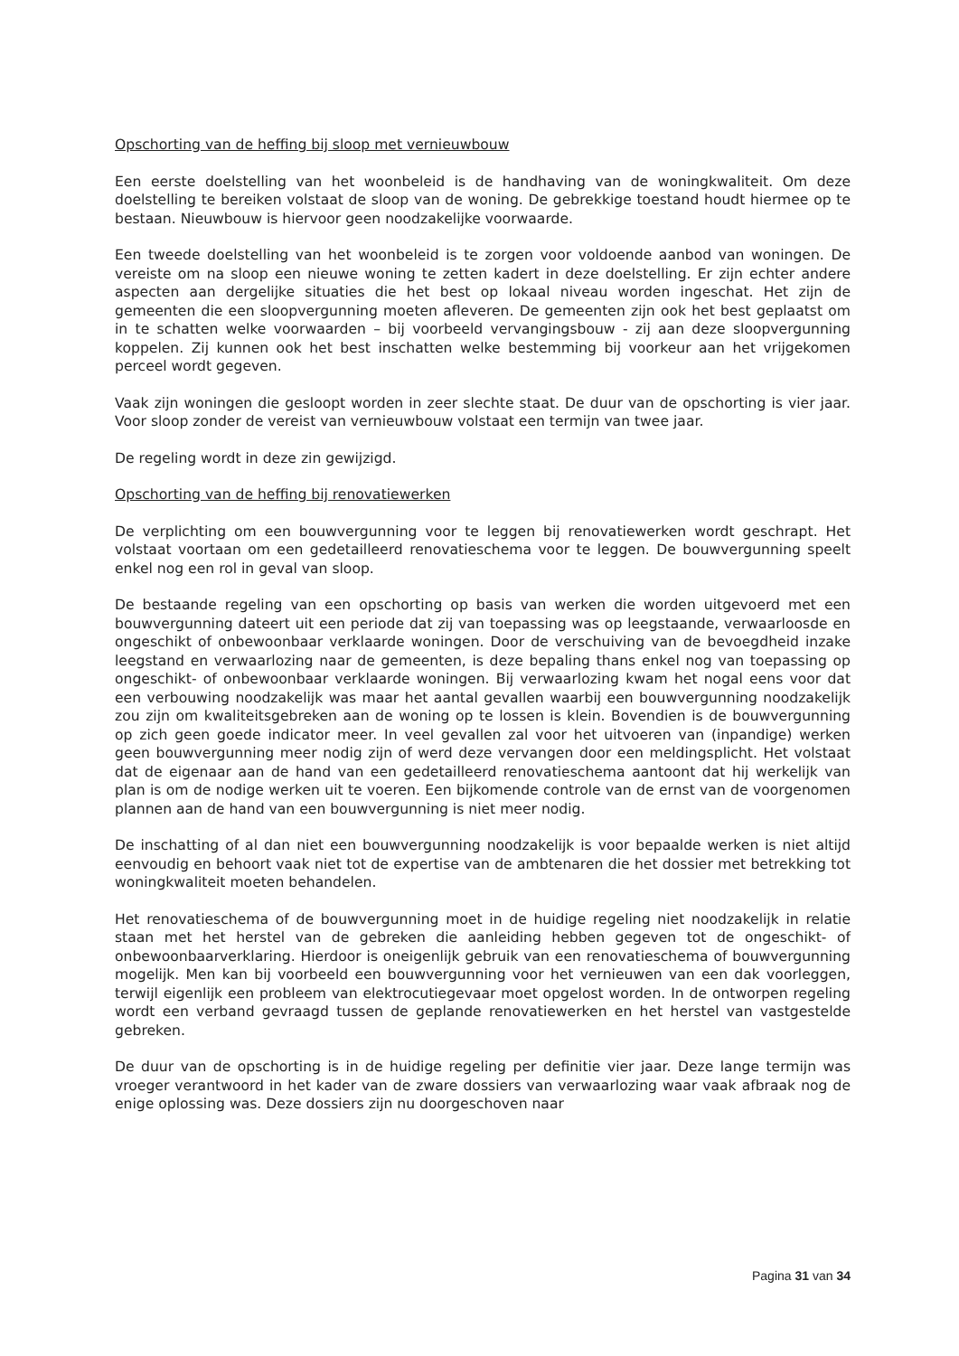Opschorting van de heffing bij sloop met vernieuwbouw
Een eerste doelstelling van het woonbeleid is de handhaving van de woningkwaliteit. Om deze doelstelling te bereiken volstaat de sloop van de woning. De gebrekkige toestand houdt hiermee op te bestaan. Nieuwbouw is hiervoor geen noodzakelijke voorwaarde.
Een tweede doelstelling van het woonbeleid is te zorgen voor voldoende aanbod van woningen. De vereiste om na sloop een nieuwe woning te zetten kadert in deze doelstelling. Er zijn echter andere aspecten aan dergelijke situaties die het best op lokaal niveau worden ingeschat. Het zijn de gemeenten die een sloopvergunning moeten afleveren. De gemeenten zijn ook het best geplaatst om in te schatten welke voorwaarden – bij voorbeeld vervangingsbouw - zij aan deze sloopvergunning koppelen. Zij kunnen ook het best inschatten welke bestemming bij voorkeur aan het vrijgekomen perceel wordt gegeven.
Vaak zijn woningen die gesloopt worden in zeer slechte staat. De duur van de opschorting is vier jaar. Voor sloop zonder de vereist van vernieuwbouw volstaat een termijn van twee jaar.
De regeling wordt in deze zin gewijzigd.
Opschorting van de heffing bij renovatiewerken
De verplichting om een bouwvergunning voor te leggen bij renovatiewerken wordt geschrapt. Het volstaat voortaan om een gedetailleerd renovatieschema voor te leggen. De bouwvergunning speelt enkel nog een rol in geval van sloop.
De bestaande regeling van een opschorting op basis van werken die worden uitgevoerd met een bouwvergunning dateert uit een periode dat zij van toepassing was op leegstaande, verwaarloosde en ongeschikt of onbewoonbaar verklaarde woningen. Door de verschuiving van de bevoegdheid inzake leegstand en verwaarlozing naar de gemeenten, is deze bepaling thans enkel nog van toepassing op ongeschikt- of onbewoonbaar verklaarde woningen. Bij verwaarlozing kwam het nogal eens voor dat een verbouwing noodzakelijk was maar het aantal gevallen waarbij een bouwvergunning noodzakelijk zou zijn om kwaliteitsgebreken aan de woning op te lossen is klein. Bovendien is de bouwvergunning op zich geen goede indicator meer. In veel gevallen zal voor het uitvoeren van (inpandige) werken geen bouwvergunning meer nodig zijn of werd deze vervangen door een meldingsplicht. Het volstaat dat de eigenaar aan de hand van een gedetailleerd renovatieschema aantoont dat hij werkelijk van plan is om de nodige werken uit te voeren. Een bijkomende controle van de ernst van de voorgenomen plannen aan de hand van een bouwvergunning is niet meer nodig.
De inschatting of al dan niet een bouwvergunning noodzakelijk is voor bepaalde werken is niet altijd eenvoudig en behoort vaak niet tot de expertise van de ambtenaren die het dossier met betrekking tot woningkwaliteit moeten behandelen.
Het renovatieschema of de bouwvergunning moet in de huidige regeling niet noodzakelijk in relatie staan met het herstel van de gebreken die aanleiding hebben gegeven tot de ongeschikt- of onbewoonbaarverklaring. Hierdoor is oneigenlijk gebruik van een renovatieschema of bouwvergunning mogelijk. Men kan bij voorbeeld een bouwvergunning voor het vernieuwen van een dak voorleggen, terwijl eigenlijk een probleem van elektrocutiegevaar moet opgelost worden. In de ontworpen regeling wordt een verband gevraagd tussen de geplande renovatiewerken en het herstel van vastgestelde gebreken.
De duur van de opschorting is in de huidige regeling per definitie vier jaar. Deze lange termijn was vroeger verantwoord in het kader van de zware dossiers van verwaarlozing waar vaak afbraak nog de enige oplossing was. Deze dossiers zijn nu doorgeschoven naar
Pagina 31 van 34